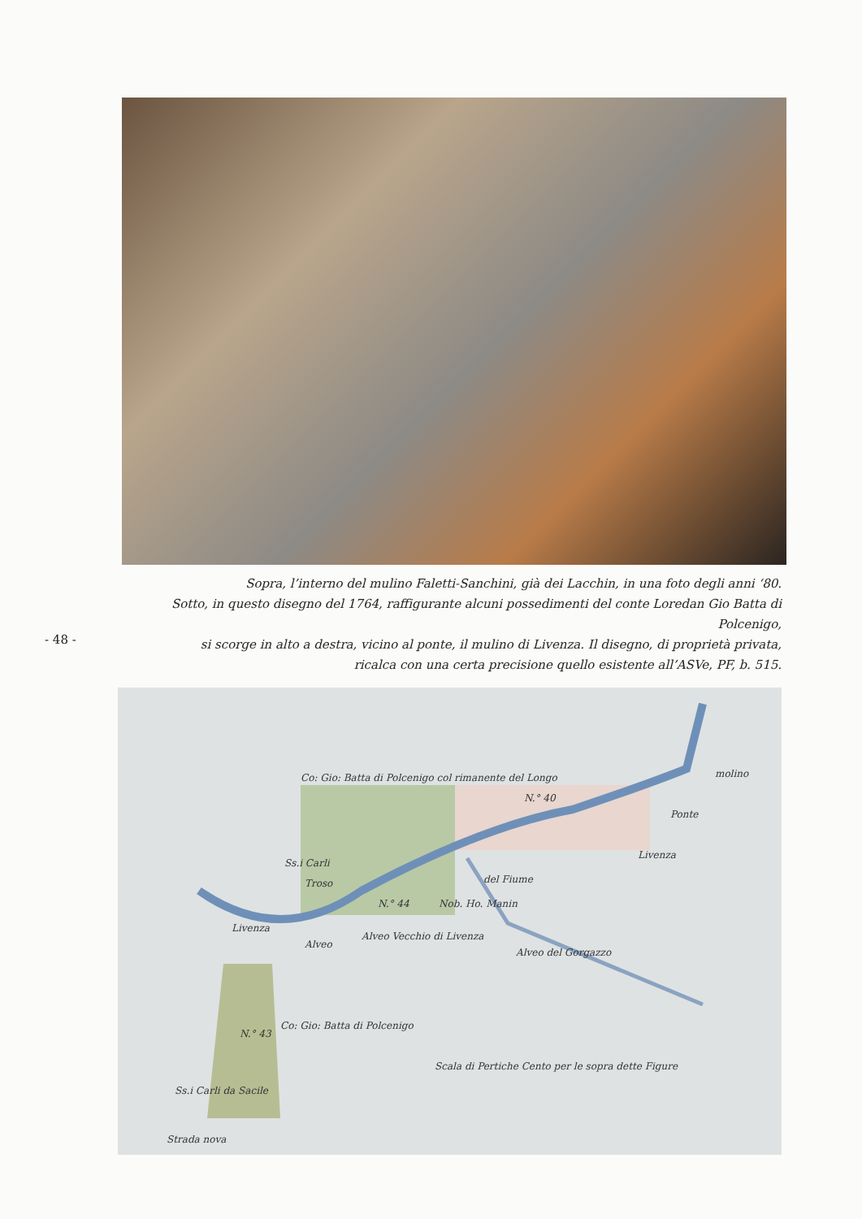Sopra, l’interno del mulino Faletti-Sanchini, già dei Lacchin, in una foto degli anni ‘80.
Sotto, in questo disegno del 1764, raffigurante alcuni possedimenti del conte Loredan Gio Batta di Polcenigo,
si scorge in alto a destra, vicino al ponte, il mulino di Livenza. Il disegno, di proprietà privata,
ricalca con una certa precisione quello esistente all’ASVe, PF, b. 515.
- 48 -
Co: Gio: Batta di Polcenigo col rimanente del Longo
molino
N.° 40
Ponte
Livenza
del Fiume
N.° 44
Nob. Ho. Manin
Alveo Vecchio di Livenza
Alveo del Gorgazzo
N.° 43
Scala di Pertiche Cento per le sopra dette Figure
Strada nova
Ss.i Carli da Sacile
Co: Gio: Batta di Polcenigo
Troso
Ss.i Carli
Livenza
Alveo